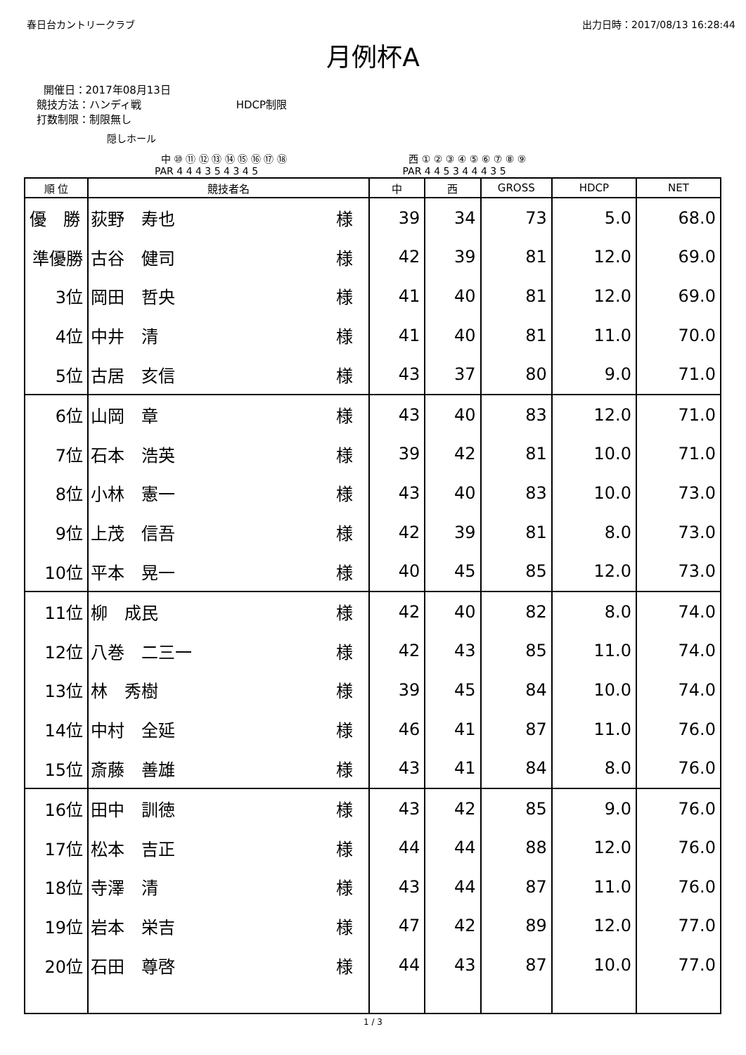春日台カントリークラブ 出力日時：2017/08/13 16:28:44
月例杯A
開催日：2017年08月13日
競技方法：ハンディ戦 HDCP制限
打数制限：制限無し
隠しホール
中 ⑩ ⑪ ⑫ ⑬ ⑭ ⑮ ⑯ ⑰ ⑱
PAR 4 4 4 3 5 4 3 4 5
西 ① ② ③ ④ ⑤ ⑥ ⑦ ⑧ ⑨
PAR 4 4 5 3 4 4 4 3 5
| 順 位 | 競技者名 | 中 | 西 | GROSS | HDCP | NET |
| --- | --- | --- | --- | --- | --- | --- |
| 優 勝 | 荻野 寿也 様 | 39 | 34 | 73 | 5.0 | 68.0 |
| 準優勝 | 古谷 健司 様 | 42 | 39 | 81 | 12.0 | 69.0 |
| 3位 | 岡田 哲央 様 | 41 | 40 | 81 | 12.0 | 69.0 |
| 4位 | 中井 清 様 | 41 | 40 | 81 | 11.0 | 70.0 |
| 5位 | 古居 亥信 様 | 43 | 37 | 80 | 9.0 | 71.0 |
| 6位 | 山岡 章 様 | 43 | 40 | 83 | 12.0 | 71.0 |
| 7位 | 石本 浩英 様 | 39 | 42 | 81 | 10.0 | 71.0 |
| 8位 | 小林 憲一 様 | 43 | 40 | 83 | 10.0 | 73.0 |
| 9位 | 上茂 信吾 様 | 42 | 39 | 81 | 8.0 | 73.0 |
| 10位 | 平本 晃一 様 | 40 | 45 | 85 | 12.0 | 73.0 |
| 11位 | 柳 成民 様 | 42 | 40 | 82 | 8.0 | 74.0 |
| 12位 | 八巻 二三一 様 | 42 | 43 | 85 | 11.0 | 74.0 |
| 13位 | 林 秀樹 様 | 39 | 45 | 84 | 10.0 | 74.0 |
| 14位 | 中村 全延 様 | 46 | 41 | 87 | 11.0 | 76.0 |
| 15位 | 斎藤 善雄 様 | 43 | 41 | 84 | 8.0 | 76.0 |
| 16位 | 田中 訓徳 様 | 43 | 42 | 85 | 9.0 | 76.0 |
| 17位 | 松本 吉正 様 | 44 | 44 | 88 | 12.0 | 76.0 |
| 18位 | 寺澤 清 様 | 43 | 44 | 87 | 11.0 | 76.0 |
| 19位 | 岩本 栄吉 様 | 47 | 42 | 89 | 12.0 | 77.0 |
| 20位 | 石田 尊啓 様 | 44 | 43 | 87 | 10.0 | 77.0 |
1 / 3